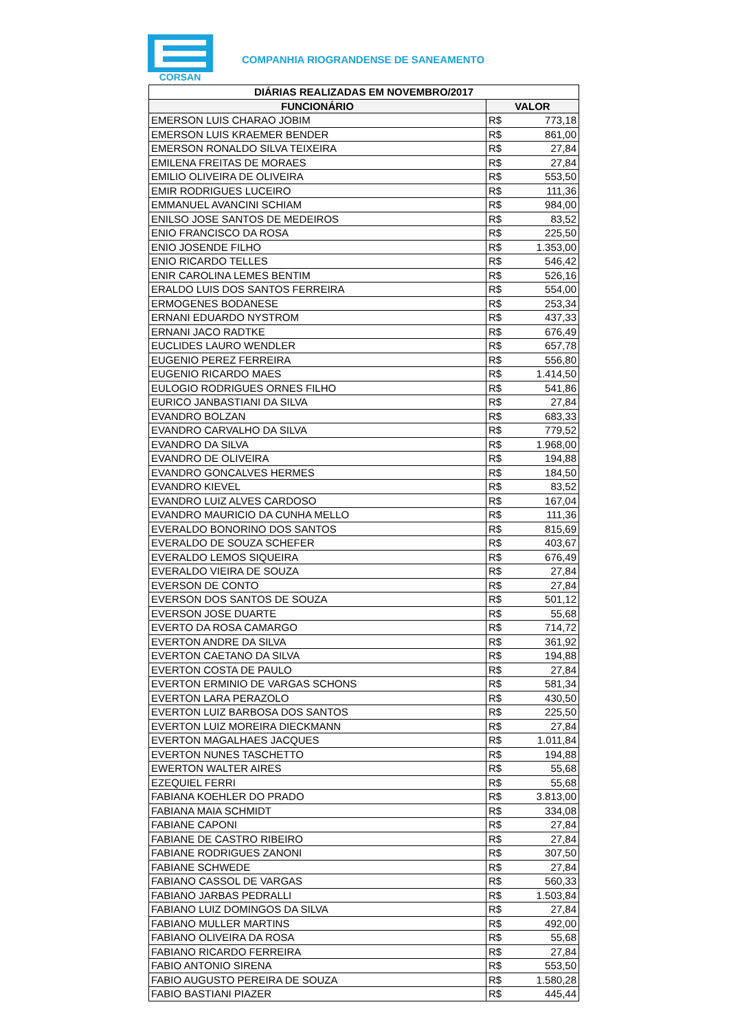CORSAN
COMPANHIA RIOGRANDENSE DE SANEAMENTO
| DIÁRIAS REALIZADAS EM NOVEMBRO/2017 | | |
| --- | --- | --- |
| FUNCIONÁRIO | VALOR | |
| EMERSON LUIS CHARAO JOBIM | R$ | 773,18 |
| EMERSON LUIS KRAEMER BENDER | R$ | 861,00 |
| EMERSON RONALDO SILVA TEIXEIRA | R$ | 27,84 |
| EMILENA FREITAS DE MORAES | R$ | 27,84 |
| EMILIO OLIVEIRA DE OLIVEIRA | R$ | 553,50 |
| EMIR RODRIGUES LUCEIRO | R$ | 111,36 |
| EMMANUEL AVANCINI SCHIAM | R$ | 984,00 |
| ENILSO JOSE SANTOS DE MEDEIROS | R$ | 83,52 |
| ENIO FRANCISCO DA ROSA | R$ | 225,50 |
| ENIO JOSENDE FILHO | R$ | 1.353,00 |
| ENIO RICARDO TELLES | R$ | 546,42 |
| ENIR CAROLINA LEMES BENTIM | R$ | 526,16 |
| ERALDO LUIS DOS SANTOS FERREIRA | R$ | 554,00 |
| ERMOGENES BODANESE | R$ | 253,34 |
| ERNANI EDUARDO NYSTROM | R$ | 437,33 |
| ERNANI JACO RADTKE | R$ | 676,49 |
| EUCLIDES LAURO WENDLER | R$ | 657,78 |
| EUGENIO PEREZ FERREIRA | R$ | 556,80 |
| EUGENIO RICARDO MAES | R$ | 1.414,50 |
| EULOGIO RODRIGUES ORNES FILHO | R$ | 541,86 |
| EURICO JANBASTIANI DA SILVA | R$ | 27,84 |
| EVANDRO BOLZAN | R$ | 683,33 |
| EVANDRO CARVALHO DA SILVA | R$ | 779,52 |
| EVANDRO DA SILVA | R$ | 1.968,00 |
| EVANDRO DE OLIVEIRA | R$ | 194,88 |
| EVANDRO GONCALVES HERMES | R$ | 184,50 |
| EVANDRO KIEVEL | R$ | 83,52 |
| EVANDRO LUIZ ALVES CARDOSO | R$ | 167,04 |
| EVANDRO MAURICIO DA CUNHA MELLO | R$ | 111,36 |
| EVERALDO BONORINO DOS SANTOS | R$ | 815,69 |
| EVERALDO DE SOUZA SCHEFER | R$ | 403,67 |
| EVERALDO LEMOS SIQUEIRA | R$ | 676,49 |
| EVERALDO VIEIRA DE SOUZA | R$ | 27,84 |
| EVERSON DE CONTO | R$ | 27,84 |
| EVERSON DOS SANTOS DE SOUZA | R$ | 501,12 |
| EVERSON JOSE DUARTE | R$ | 55,68 |
| EVERTO DA ROSA CAMARGO | R$ | 714,72 |
| EVERTON ANDRE DA SILVA | R$ | 361,92 |
| EVERTON CAETANO DA SILVA | R$ | 194,88 |
| EVERTON COSTA DE PAULO | R$ | 27,84 |
| EVERTON ERMINIO DE VARGAS SCHONS | R$ | 581,34 |
| EVERTON LARA PERAZOLO | R$ | 430,50 |
| EVERTON LUIZ BARBOSA DOS SANTOS | R$ | 225,50 |
| EVERTON LUIZ MOREIRA DIECKMANN | R$ | 27,84 |
| EVERTON MAGALHAES JACQUES | R$ | 1.011,84 |
| EVERTON NUNES TASCHETTO | R$ | 194,88 |
| EWERTON WALTER AIRES | R$ | 55,68 |
| EZEQUIEL FERRI | R$ | 55,68 |
| FABIANA KOEHLER DO PRADO | R$ | 3.813,00 |
| FABIANA MAIA SCHMIDT | R$ | 334,08 |
| FABIANE CAPONI | R$ | 27,84 |
| FABIANE DE CASTRO RIBEIRO | R$ | 27,84 |
| FABIANE RODRIGUES ZANONI | R$ | 307,50 |
| FABIANE SCHWEDE | R$ | 27,84 |
| FABIANO CASSOL DE VARGAS | R$ | 560,33 |
| FABIANO JARBAS PEDRALLI | R$ | 1.503,84 |
| FABIANO LUIZ DOMINGOS DA SILVA | R$ | 27,84 |
| FABIANO MULLER MARTINS | R$ | 492,00 |
| FABIANO OLIVEIRA DA ROSA | R$ | 55,68 |
| FABIANO RICARDO FERREIRA | R$ | 27,84 |
| FABIO ANTONIO SIRENA | R$ | 553,50 |
| FABIO AUGUSTO PEREIRA DE SOUZA | R$ | 1.580,28 |
| FABIO BASTIANI PIAZER | R$ | 445,44 |